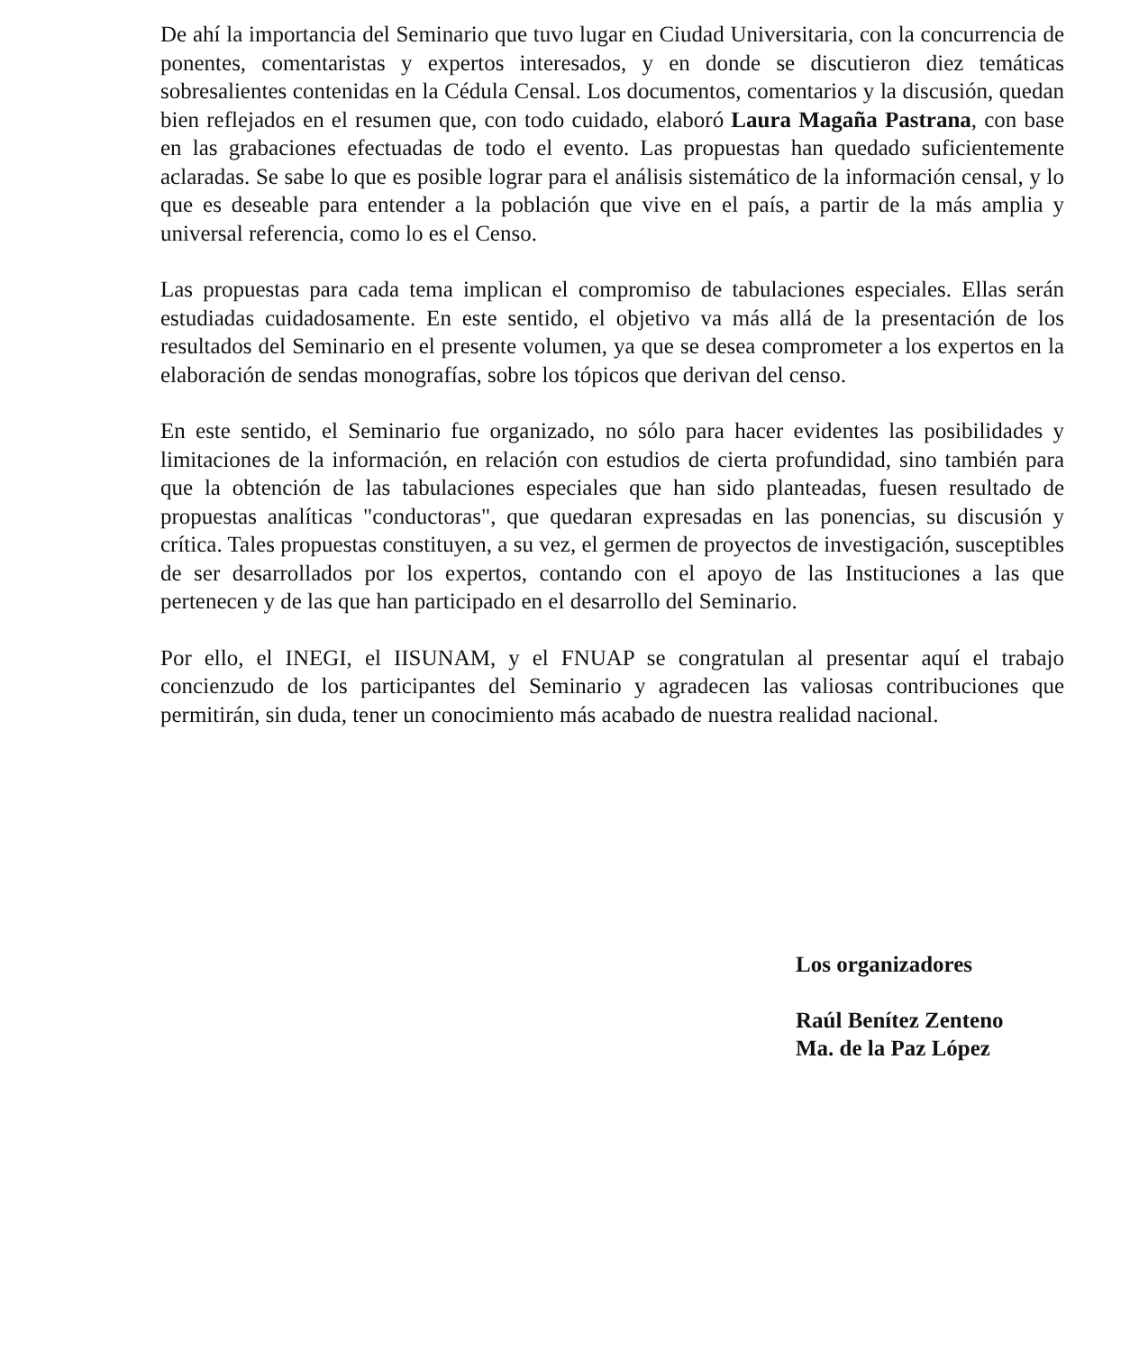De ahí la importancia del Seminario que tuvo lugar en Ciudad Universitaria, con la concurrencia de ponentes, comentaristas y expertos interesados, y en donde se discutieron diez temáticas sobresalientes contenidas en la Cédula Censal. Los documentos, comentarios y la discusión, quedan bien reflejados en el resumen que, con todo cuidado, elaboró Laura Magaña Pastrana, con base en las grabaciones efectuadas de todo el evento. Las propuestas han quedado suficientemente aclaradas. Se sabe lo que es posible lograr para el análisis sistemático de la información censal, y lo que es deseable para entender a la población que vive en el país, a partir de la más amplia y universal referencia, como lo es el Censo.
Las propuestas para cada tema implican el compromiso de tabulaciones especiales. Ellas serán estudiadas cuidadosamente. En este sentido, el objetivo va más allá de la presentación de los resultados del Seminario en el presente volumen, ya que se desea comprometer a los expertos en la elaboración de sendas monografías, sobre los tópicos que derivan del censo.
En este sentido, el Seminario fue organizado, no sólo para hacer evidentes las posibilidades y limitaciones de la información, en relación con estudios de cierta profundidad, sino también para que la obtención de las tabulaciones especiales que han sido planteadas, fuesen resultado de propuestas analíticas "conductoras", que quedaran expresadas en las ponencias, su discusión y crítica. Tales propuestas constituyen, a su vez, el germen de proyectos de investigación, susceptibles de ser desarrollados por los expertos, contando con el apoyo de las Instituciones a las que pertenecen y de las que han participado en el desarrollo del Seminario.
Por ello, el INEGI, el IISUNAM, y el FNUAP se congratulan al presentar aquí el trabajo concienzudo de los participantes del Seminario y agradecen las valiosas contribuciones que permitirán, sin duda, tener un conocimiento más acabado de nuestra realidad nacional.
Los organizadores
Raúl Benítez Zenteno
Ma. de la Paz López